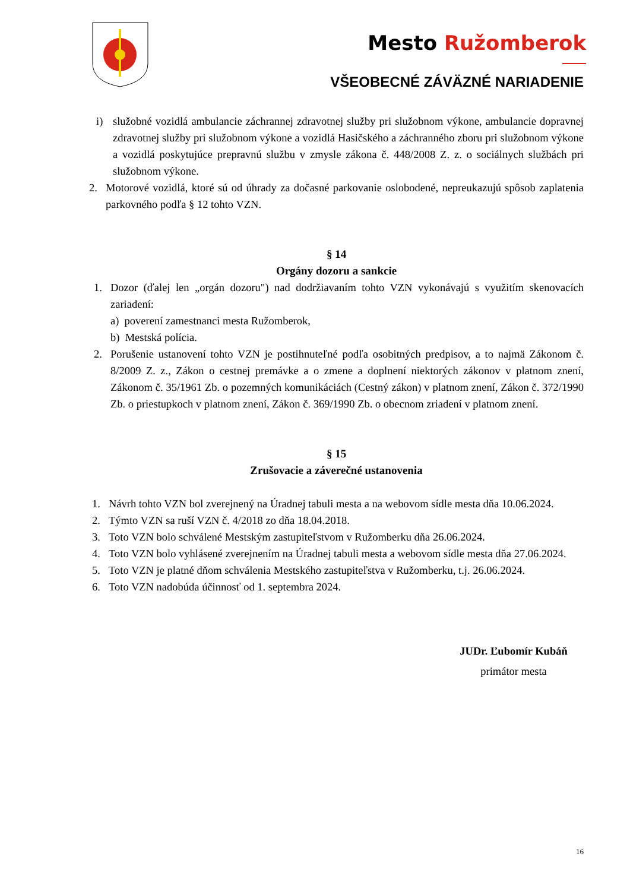Mesto Ružomberok
VŠEOBECNÉ ZÁVÄZNÉ NARIADENIE
i) služobné vozidlá ambulancie záchrannej zdravotnej služby pri služobnom výkone, ambulancie dopravnej zdravotnej služby pri služobnom výkone a vozidlá Hasičského a záchranného zboru pri služobnom výkone a vozidlá poskytujúce prepravnú službu v zmysle zákona č. 448/2008 Z. z. o sociálnych službách pri služobnom výkone.
2. Motorové vozidlá, ktoré sú od úhrady za dočasné parkovanie oslobodené, nepreukazujú spôsob zaplatenia parkovného podľa § 12 tohto VZN.
§ 14
Orgány dozoru a sankcie
1. Dozor (ďalej len „orgán dozoru") nad dodržiavaním tohto VZN vykonávajú s využitím skenovacích zariadení:
a) poverení zamestnanci mesta Ružomberok,
b) Mestská polícia.
2. Porušenie ustanovení tohto VZN je postihnuteľné podľa osobitných predpisov, a to najmä Zákonom č. 8/2009 Z. z., Zákon o cestnej premávke a o zmene a doplnení niektorých zákonov v platnom znení, Zákonom č. 35/1961 Zb. o pozemných komunikáciách (Cestný zákon) v platnom znení, Zákon č. 372/1990 Zb. o priestupkoch v platnom znení, Zákon č. 369/1990 Zb. o obecnom zriadení v platnom znení.
§ 15
Zrušovacie a záverečné ustanovenia
1. Návrh tohto VZN bol zverejnený na Úradnej tabuli mesta a na webovom sídle mesta dňa 10.06.2024.
2. Týmto VZN sa ruší VZN č. 4/2018 zo dňa 18.04.2018.
3. Toto VZN bolo schválené Mestským zastupiteľstvom v Ružomberku dňa 26.06.2024.
4. Toto VZN bolo vyhlásené zverejnením na Úradnej tabuli mesta a webovom sídle mesta dňa 27.06.2024.
5. Toto VZN je platné dňom schválenia Mestského zastupiteľstva v Ružomberku, t.j. 26.06.2024.
6. Toto VZN nadobúda účinnosť od 1. septembra 2024.
JUDr. Ľubomír Kubáň
primátor mesta
16